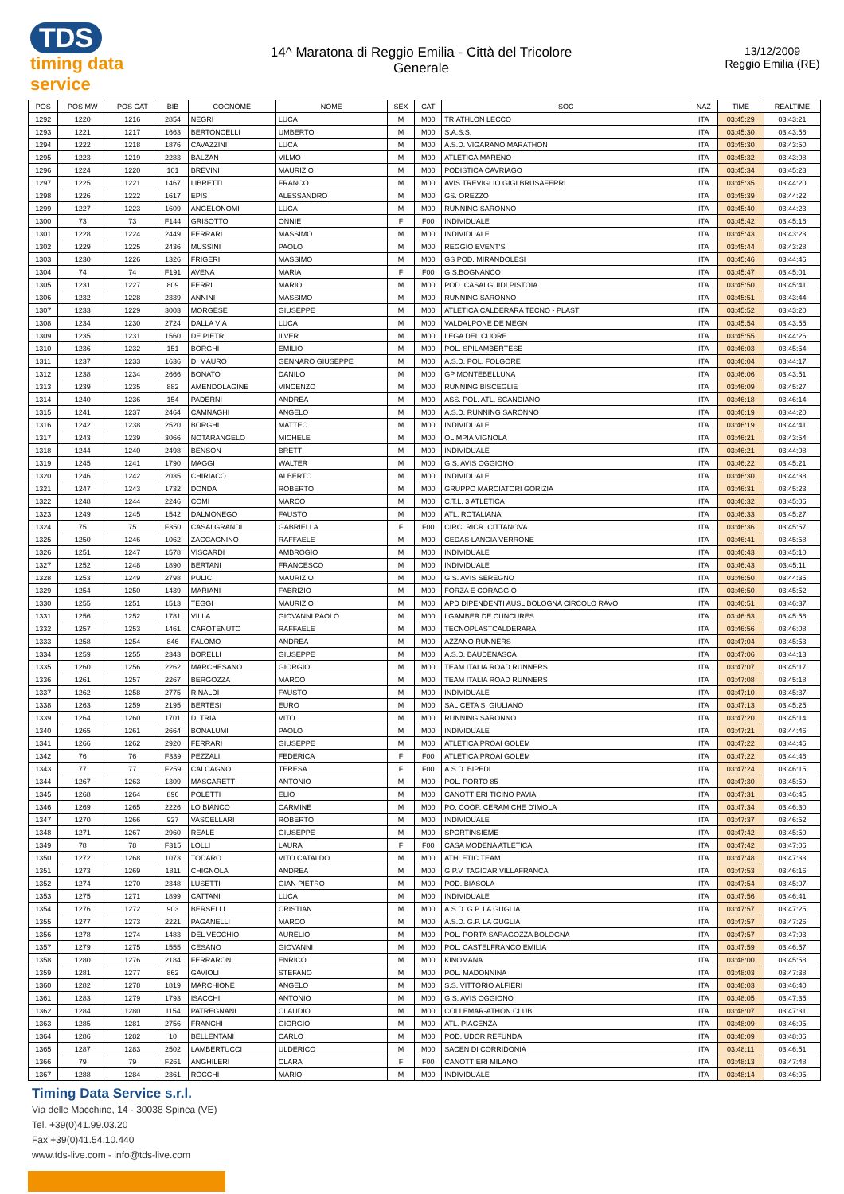TDS
timing data service
14^ Maratona di Reggio Emilia - Città del Tricolore
Generale
13/12/2009
Reggio Emilia (RE)
| POS | POS MW | POS CAT | BIB | COGNOME | NOME | SEX | CAT | SOC | NAZ | TIME | REALTIME |
| --- | --- | --- | --- | --- | --- | --- | --- | --- | --- | --- | --- |
| 1292 | 1220 | 1216 | 2854 | NEGRI | LUCA | M | M00 | TRIATHLON LECCO | ITA | 03:45:29 | 03:43:21 |
| 1293 | 1221 | 1217 | 1663 | BERTONCELLI | UMBERTO | M | M00 | S.A.S.S. | ITA | 03:45:30 | 03:43:56 |
| 1294 | 1222 | 1218 | 1876 | CAVAZZINI | LUCA | M | M00 | A.S.D. VIGARANO MARATHON | ITA | 03:45:30 | 03:43:50 |
| 1295 | 1223 | 1219 | 2283 | BALZAN | VILMO | M | M00 | ATLETICA MARENO | ITA | 03:45:32 | 03:43:08 |
| 1296 | 1224 | 1220 | 101 | BREVINI | MAURIZIO | M | M00 | PODISTICA CAVRIAGO | ITA | 03:45:34 | 03:45:23 |
| 1297 | 1225 | 1221 | 1467 | LIBRETTI | FRANCO | M | M00 | AVIS TREVIGLIO GIGI BRUSAFERRI | ITA | 03:45:35 | 03:44:20 |
| 1298 | 1226 | 1222 | 1617 | EPIS | ALESSANDRO | M | M00 | GS. OREZZO | ITA | 03:45:39 | 03:44:22 |
| 1299 | 1227 | 1223 | 1609 | ANGELONOMI | LUCA | M | M00 | RUNNING SARONNO | ITA | 03:45:40 | 03:44:23 |
| 1300 | 73 | 73 | F144 | GRISOTTO | ONNIE | F | F00 | INDIVIDUALE | ITA | 03:45:42 | 03:45:16 |
| 1301 | 1228 | 1224 | 2449 | FERRARI | MASSIMO | M | M00 | INDIVIDUALE | ITA | 03:45:43 | 03:43:23 |
| 1302 | 1229 | 1225 | 2436 | MUSSINI | PAOLO | M | M00 | REGGIO EVENT'S | ITA | 03:45:44 | 03:43:28 |
| 1303 | 1230 | 1226 | 1326 | FRIGERI | MASSIMO | M | M00 | GS POD. MIRANDOLESI | ITA | 03:45:46 | 03:44:46 |
| 1304 | 74 | 74 | F191 | AVENA | MARIA | F | F00 | G.S.BOGNANCO | ITA | 03:45:47 | 03:45:01 |
| 1305 | 1231 | 1227 | 809 | FERRI | MARIO | M | M00 | POD. CASALGUIDI PISTOIA | ITA | 03:45:50 | 03:45:41 |
| 1306 | 1232 | 1228 | 2339 | ANNINI | MASSIMO | M | M00 | RUNNING SARONNO | ITA | 03:45:51 | 03:43:44 |
| 1307 | 1233 | 1229 | 3003 | MORGESE | GIUSEPPE | M | M00 | ATLETICA CALDERARA TECNO - PLAST | ITA | 03:45:52 | 03:43:20 |
| 1308 | 1234 | 1230 | 2724 | DALLA VIA | LUCA | M | M00 | VALDALPONE DE MEGN | ITA | 03:45:54 | 03:43:55 |
| 1309 | 1235 | 1231 | 1560 | DE PIETRI | ILVER | M | M00 | LEGA DEL CUORE | ITA | 03:45:55 | 03:44:26 |
| 1310 | 1236 | 1232 | 151 | BORGHI | EMILIO | M | M00 | POL. SPILAMBERTESE | ITA | 03:46:03 | 03:45:54 |
| 1311 | 1237 | 1233 | 1636 | DI MAURO | GENNARO GIUSEPPE | M | M00 | A.S.D. POL. FOLGORE | ITA | 03:46:04 | 03:44:17 |
| 1312 | 1238 | 1234 | 2666 | BONATO | DANILO | M | M00 | GP MONTEBELLUNA | ITA | 03:46:06 | 03:43:51 |
| 1313 | 1239 | 1235 | 882 | AMENDOLAGINE | VINCENZO | M | M00 | RUNNING BISCEGLIE | ITA | 03:46:09 | 03:45:27 |
| 1314 | 1240 | 1236 | 154 | PADERNI | ANDREA | M | M00 | ASS. POL. ATL. SCANDIANO | ITA | 03:46:18 | 03:46:14 |
| 1315 | 1241 | 1237 | 2464 | CAMNAGHI | ANGELO | M | M00 | A.S.D. RUNNING SARONNO | ITA | 03:46:19 | 03:44:20 |
| 1316 | 1242 | 1238 | 2520 | BORGHI | MATTEO | M | M00 | INDIVIDUALE | ITA | 03:46:19 | 03:44:41 |
| 1317 | 1243 | 1239 | 3066 | NOTARANGELO | MICHELE | M | M00 | OLIMPIA VIGNOLA | ITA | 03:46:21 | 03:43:54 |
| 1318 | 1244 | 1240 | 2498 | BENSON | BRETT | M | M00 | INDIVIDUALE | ITA | 03:46:21 | 03:44:08 |
| 1319 | 1245 | 1241 | 1790 | MAGGI | WALTER | M | M00 | G.S. AVIS OGGIONO | ITA | 03:46:22 | 03:45:21 |
| 1320 | 1246 | 1242 | 2035 | CHIRIACO | ALBERTO | M | M00 | INDIVIDUALE | ITA | 03:46:30 | 03:44:38 |
| 1321 | 1247 | 1243 | 1732 | DONDA | ROBERTO | M | M00 | GRUPPO MARCIATORI GORIZIA | ITA | 03:46:31 | 03:45:23 |
| 1322 | 1248 | 1244 | 2246 | COMI | MARCO | M | M00 | C.T.L. 3 ATLETICA | ITA | 03:46:32 | 03:45:06 |
| 1323 | 1249 | 1245 | 1542 | DALMONEGO | FAUSTO | M | M00 | ATL. ROTALIANA | ITA | 03:46:33 | 03:45:27 |
| 1324 | 75 | 75 | F350 | CASALGRANDI | GABRIELLA | F | F00 | CIRC. RICR. CITTANOVA | ITA | 03:46:36 | 03:45:57 |
| 1325 | 1250 | 1246 | 1062 | ZACCAGNINO | RAFFAELE | M | M00 | CEDAS LANCIA VERRONE | ITA | 03:46:41 | 03:45:58 |
| 1326 | 1251 | 1247 | 1578 | VISCARDI | AMBROGIO | M | M00 | INDIVIDUALE | ITA | 03:46:43 | 03:45:10 |
| 1327 | 1252 | 1248 | 1890 | BERTANI | FRANCESCO | M | M00 | INDIVIDUALE | ITA | 03:46:43 | 03:45:11 |
| 1328 | 1253 | 1249 | 2798 | PULICI | MAURIZIO | M | M00 | G.S. AVIS SEREGNO | ITA | 03:46:50 | 03:44:35 |
| 1329 | 1254 | 1250 | 1439 | MARIANI | FABRIZIO | M | M00 | FORZA E CORAGGIO | ITA | 03:46:50 | 03:45:52 |
| 1330 | 1255 | 1251 | 1513 | TEGGI | MAURIZIO | M | M00 | APD DIPENDENTI AUSL BOLOGNA CIRCOLO RAVO | ITA | 03:46:51 | 03:46:37 |
| 1331 | 1256 | 1252 | 1781 | VILLA | GIOVANNI PAOLO | M | M00 | I GAMBER DE CUNCURES | ITA | 03:46:53 | 03:45:56 |
| 1332 | 1257 | 1253 | 1461 | CAROTENUTO | RAFFAELE | M | M00 | TECNOPLASTCALDERARA | ITA | 03:46:56 | 03:46:08 |
| 1333 | 1258 | 1254 | 846 | FALOMO | ANDREA | M | M00 | AZZANO RUNNERS | ITA | 03:47:04 | 03:45:53 |
| 1334 | 1259 | 1255 | 2343 | BORELLI | GIUSEPPE | M | M00 | A.S.D. BAUDENASCA | ITA | 03:47:06 | 03:44:13 |
| 1335 | 1260 | 1256 | 2262 | MARCHESANO | GIORGIO | M | M00 | TEAM ITALIA ROAD RUNNERS | ITA | 03:47:07 | 03:45:17 |
| 1336 | 1261 | 1257 | 2267 | BERGOZZA | MARCO | M | M00 | TEAM ITALIA ROAD RUNNERS | ITA | 03:47:08 | 03:45:18 |
| 1337 | 1262 | 1258 | 2775 | RINALDI | FAUSTO | M | M00 | INDIVIDUALE | ITA | 03:47:10 | 03:45:37 |
| 1338 | 1263 | 1259 | 2195 | BERTESI | EURO | M | M00 | SALICETA S. GIULIANO | ITA | 03:47:13 | 03:45:25 |
| 1339 | 1264 | 1260 | 1701 | DI TRIA | VITO | M | M00 | RUNNING SARONNO | ITA | 03:47:20 | 03:45:14 |
| 1340 | 1265 | 1261 | 2664 | BONALUMI | PAOLO | M | M00 | INDIVIDUALE | ITA | 03:47:21 | 03:44:46 |
| 1341 | 1266 | 1262 | 2920 | FERRARI | GIUSEPPE | M | M00 | ATLETICA PROAI GOLEM | ITA | 03:47:22 | 03:44:46 |
| 1342 | 76 | 76 | F339 | PEZZALI | FEDERICA | F | F00 | ATLETICA PROAI GOLEM | ITA | 03:47:22 | 03:44:46 |
| 1343 | 77 | 77 | F259 | CALCAGNO | TERESA | F | F00 | A.S.D. BIPEDI | ITA | 03:47:24 | 03:46:15 |
| 1344 | 1267 | 1263 | 1309 | MASCARETTI | ANTONIO | M | M00 | POL. PORTO 85 | ITA | 03:47:30 | 03:45:59 |
| 1345 | 1268 | 1264 | 896 | POLETTI | ELIO | M | M00 | CANOTTIERI TICINO PAVIA | ITA | 03:47:31 | 03:46:45 |
| 1346 | 1269 | 1265 | 2226 | LO BIANCO | CARMINE | M | M00 | PO. COOP. CERAMICHE D'IMOLA | ITA | 03:47:34 | 03:46:30 |
| 1347 | 1270 | 1266 | 927 | VASCELLARI | ROBERTO | M | M00 | INDIVIDUALE | ITA | 03:47:37 | 03:46:52 |
| 1348 | 1271 | 1267 | 2960 | REALE | GIUSEPPE | M | M00 | SPORTINSIEME | ITA | 03:47:42 | 03:45:50 |
| 1349 | 78 | 78 | F315 | LOLLI | LAURA | F | F00 | CASA MODENA ATLETICA | ITA | 03:47:42 | 03:47:06 |
| 1350 | 1272 | 1268 | 1073 | TODARO | VITO CATALDO | M | M00 | ATHLETIC TEAM | ITA | 03:47:48 | 03:47:33 |
| 1351 | 1273 | 1269 | 1811 | CHIGNOLA | ANDREA | M | M00 | G.P.V. TAGICAR VILLAFRANCA | ITA | 03:47:53 | 03:46:16 |
| 1352 | 1274 | 1270 | 2348 | LUSETTI | GIAN PIETRO | M | M00 | POD. BIASOLA | ITA | 03:47:54 | 03:45:07 |
| 1353 | 1275 | 1271 | 1899 | CATTANI | LUCA | M | M00 | INDIVIDUALE | ITA | 03:47:56 | 03:46:41 |
| 1354 | 1276 | 1272 | 903 | BERSELLI | CRISTIAN | M | M00 | A.S.D. G.P. LA GUGLIA | ITA | 03:47:57 | 03:47:25 |
| 1355 | 1277 | 1273 | 2221 | PAGANELLI | MARCO | M | M00 | A.S.D. G.P. LA GUGLIA | ITA | 03:47:57 | 03:47:26 |
| 1356 | 1278 | 1274 | 1483 | DEL VECCHIO | AURELIO | M | M00 | POL. PORTA SARAGOZZA BOLOGNA | ITA | 03:47:57 | 03:47:03 |
| 1357 | 1279 | 1275 | 1555 | CESANO | GIOVANNI | M | M00 | POL. CASTELFRANCO EMILIA | ITA | 03:47:59 | 03:46:57 |
| 1358 | 1280 | 1276 | 2184 | FERRARONI | ENRICO | M | M00 | KINOMANA | ITA | 03:48:00 | 03:45:58 |
| 1359 | 1281 | 1277 | 862 | GAVIOLI | STEFANO | M | M00 | POL. MADONNINA | ITA | 03:48:03 | 03:47:38 |
| 1360 | 1282 | 1278 | 1819 | MARCHIONE | ANGELO | M | M00 | S.S. VITTORIO ALFIERI | ITA | 03:48:03 | 03:46:40 |
| 1361 | 1283 | 1279 | 1793 | ISACCHI | ANTONIO | M | M00 | G.S. AVIS OGGIONO | ITA | 03:48:05 | 03:47:35 |
| 1362 | 1284 | 1280 | 1154 | PATREGNANI | CLAUDIO | M | M00 | COLLEMAR-ATHON CLUB | ITA | 03:48:07 | 03:47:31 |
| 1363 | 1285 | 1281 | 2756 | FRANCHI | GIORGIO | M | M00 | ATL. PIACENZA | ITA | 03:48:09 | 03:46:05 |
| 1364 | 1286 | 1282 | 10 | BELLENTANI | CARLO | M | M00 | POD. UDOR REFUNDA | ITA | 03:48:09 | 03:48:06 |
| 1365 | 1287 | 1283 | 2502 | LAMBERTUCCI | ULDERICO | M | M00 | SACEN DI CORRIDONIA | ITA | 03:48:11 | 03:46:51 |
| 1366 | 79 | 79 | F261 | ANGHILERI | CLARA | F | F00 | CANOTTIERI MILANO | ITA | 03:48:13 | 03:47:48 |
| 1367 | 1288 | 1284 | 2361 | ROCCHI | MARIO | M | M00 | INDIVIDUALE | ITA | 03:48:14 | 03:46:05 |
Timing Data Service s.r.l.
Via delle Macchine, 14 - 30038 Spinea (VE)
Tel. +39(0)41.99.03.20
Fax +39(0)41.54.10.440
www.tds-live.com - info@tds-live.com